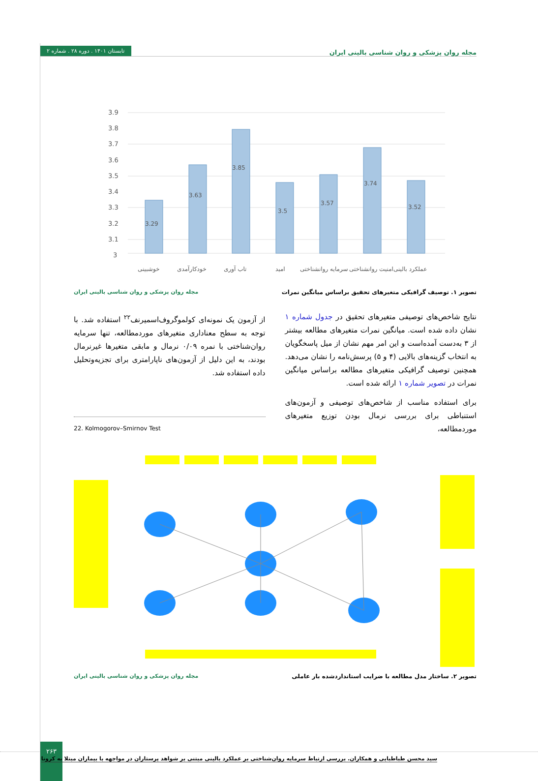مجله روان پزشکی و روان شناسی بالینی ایران تابستان ۱۴۰۱ . دوره ۲۸ . شماره ۲
3.9
3.8
3.7
3.6
3.5
3.4
3.3
3.2
3.1
3
3.29
3.63
3.85
3.5
3.57
3.74
3.52
خوشبینی
خودکارآمدی
تاب آوری
امید
سرمایه روانشناختی
امنیت روانشناختی
عملکرد بالینی
تصویر ۱. توصیف گرافیکی متغیرهای تحقیق براساس میانگین نمرات مجله روان پزشکی و روان شناسی بالینی ایران
نتایج شاخص‌های توصیفی متغیرهای تحقیق در جدول شماره ۱ نشان داده شده است. میانگین نمرات متغیرهای مطالعه بیشتر از ۳ به‌دست آمده‌است و این امر مهم نشان از میل پاسخگویان به انتخاب گزینه‌های بالایی (۴ و ۵) پرسش‌نامه را نشان می‌دهد. همچنین توصیف گرافیکی متغیرهای مطالعه براساس میانگین نمرات در تصویر شماره ۱ ارائه شده است.
برای استفاده مناسب از شاخص‌های توصیفی و آزمون‌های استنباطی برای بررسی نرمال بودن توزیع متغیرهای موردمطالعه،
از آزمون یک نمونه‌ای کولموگروف‌اسمیرنف<sup>۲۲</sup> استفاده شد. با توجه به سطح معناداری متغیرهای موردمطالعه، تنها سرمایه روان‌شناختی با نمره ۰/۰۹ نرمال و مابقی متغیرها غیرنرمال بودند، به این دلیل از آزمون‌های ناپارامتری برای تجزیه‌وتحلیل داده استفاده شد.
22. Kolmogorov–Smirnov Test
تصویر ۲. ساختار مدل مطالعه با ضرایب استانداردشده بار عاملی مجله روان پزشکی و روان شناسی بالینی ایران
۲۶۳
سید محسن طباطبایی و همکاران. بررسی ارتباط سرمایه روان‌شناختی بر عملکرد بالینی مبتنی بر شواهد پرستاران در مواجهه با بیماران مبتلا به کرونا